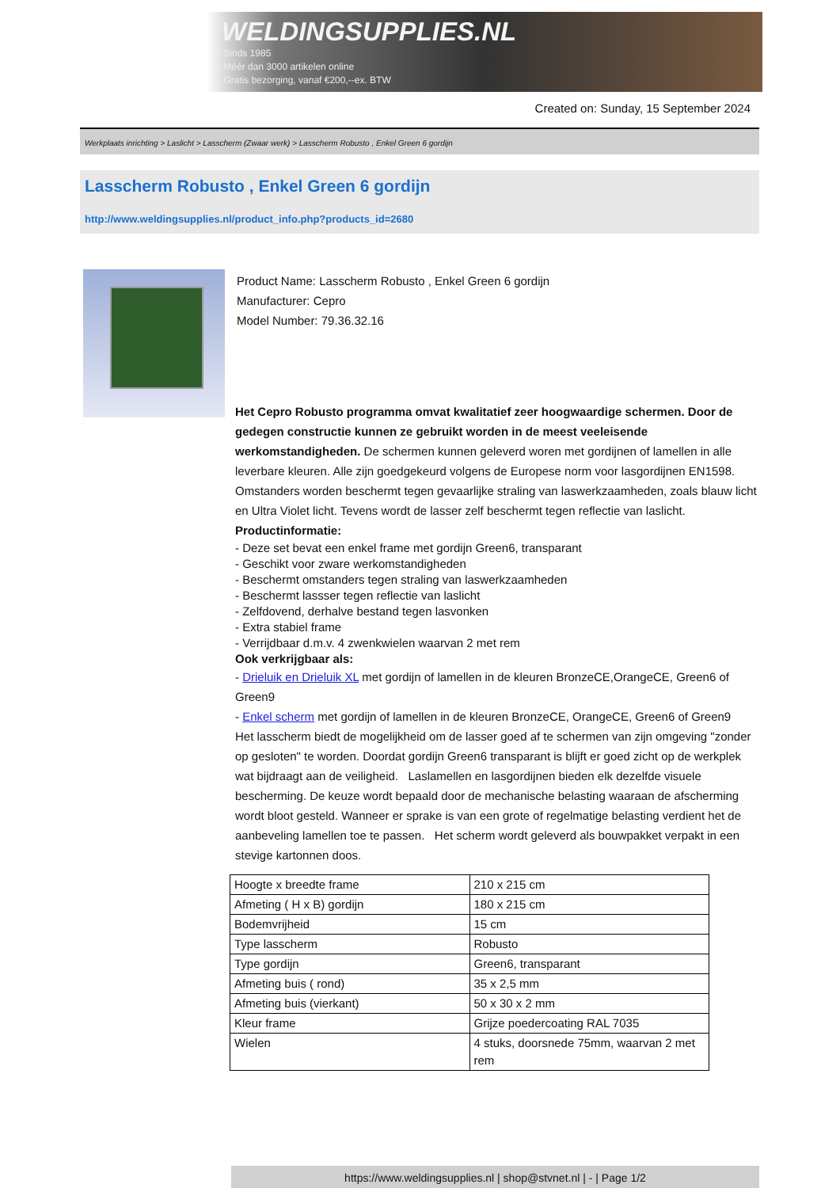WELDINGSUPPLIES.NL
- Sinds 1985
- Méér dan 3000 artikelen online
- Gratis bezorging, vanaf €200,--ex. BTW
Created on: Sunday, 15 September 2024
Werkplaats inrichting > Laslicht > Lasscherm (Zwaar werk) > Lasscherm Robusto , Enkel Green 6 gordijn
Lasscherm Robusto , Enkel Green 6 gordijn
http://www.weldingsupplies.nl/product_info.php?products_id=2680
Product Name: Lasscherm Robusto , Enkel Green 6 gordijn
Manufacturer: Cepro
Model Number: 79.36.32.16
Het Cepro Robusto programma omvat kwalitatief zeer hoogwaardige schermen. Door de gedegen constructie kunnen ze gebruikt worden in de meest veeleisende werkomstandigheden. De schermen kunnen geleverd woren met gordijnen of lamellen in alle leverbare kleuren. Alle zijn goedgekeurd volgens de Europese norm voor lasgordijnen EN1598. Omstanders worden beschermt tegen gevaarlijke straling van laswerkzaamheden, zoals blauw licht en Ultra Violet licht. Tevens wordt de lasser zelf beschermt tegen reflectie van laslicht. Productinformatie:
- Deze set bevat een enkel frame met gordijn Green6, transparant
- Geschikt voor zware werkomstandigheden
- Beschermt omstanders tegen straling van laswerkzaamheden
- Beschermt lassser tegen reflectie van laslicht
- Zelfdovend, derhalve bestand tegen lasvonken
- Extra stabiel frame
- Verrijdbaar d.m.v. 4 zwenkwielen waarvan 2 met rem
Ook verkrijgbaar als:
- Drieluik en Drieluik XL met gordijn of lamellen in de kleuren BronzeCE,OrangeCE, Green6 of Green9
- Enkel scherm met gordijn of lamellen in de kleuren BronzeCE, OrangeCE, Green6 of Green9
Het lasscherm biedt de mogelijkheid om de lasser goed af te schermen van zijn omgeving "zonder op gesloten" te worden. Doordat gordijn Green6 transparant is blijft er goed zicht op de werkplek wat bijdraagt aan de veiligheid. Laslamellen en lasgordijnen bieden elk dezelfde visuele bescherming. De keuze wordt bepaald door de mechanische belasting waaraan de afscherming wordt bloot gesteld. Wanneer er sprake is van een grote of regelmatige belasting verdient het de aanbeveling lamellen toe te passen. Het scherm wordt geleverd als bouwpakket verpakt in een stevige kartonnen doos.
| Hoogte x breedte frame | 210 x 215 cm |
| Afmeting ( H x B) gordijn | 180 x 215 cm |
| Bodemvrijheid | 15 cm |
| Type lasscherm | Robusto |
| Type gordijn | Green6, transparant |
| Afmeting buis ( rond) | 35 x 2,5 mm |
| Afmeting buis (vierkant) | 50 x 30 x 2 mm |
| Kleur frame | Grijze poedercoating RAL 7035 |
| Wielen | 4 stuks, doorsnede 75mm, waarvan 2 met rem |
https://www.weldingsupplies.nl | shop@stvnet.nl | - | Page 1/2